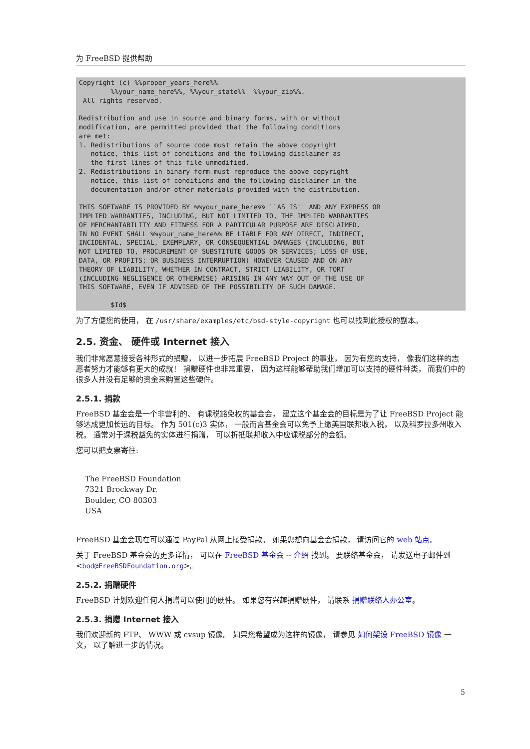为 FreeBSD 提供帮助
Copyright (c) %%proper_years_here%%
        %%your_name_here%%, %%your_state%%  %%your_zip%%.
 All rights reserved.

Redistribution and use in source and binary forms, with or without
modification, are permitted provided that the following conditions
are met:
1. Redistributions of source code must retain the above copyright
   notice, this list of conditions and the following disclaimer as
   the first lines of this file unmodified.
2. Redistributions in binary form must reproduce the above copyright
   notice, this list of conditions and the following disclaimer in the
   documentation and/or other materials provided with the distribution.

THIS SOFTWARE IS PROVIDED BY %%your_name_here%% ``AS IS'' AND ANY EXPRESS OR
IMPLIED WARRANTIES, INCLUDING, BUT NOT LIMITED TO, THE IMPLIED WARRANTIES
OF MERCHANTABILITY AND FITNESS FOR A PARTICULAR PURPOSE ARE DISCLAIMED.
IN NO EVENT SHALL %%your_name_here%% BE LIABLE FOR ANY DIRECT, INDIRECT,
INCIDENTAL, SPECIAL, EXEMPLARY, OR CONSEQUENTIAL DAMAGES (INCLUDING, BUT
NOT LIMITED TO, PROCUREMENT OF SUBSTITUTE GOODS OR SERVICES; LOSS OF USE,
DATA, OR PROFITS; OR BUSINESS INTERRUPTION) HOWEVER CAUSED AND ON ANY
THEORY OF LIABILITY, WHETHER IN CONTRACT, STRICT LIABILITY, OR TORT
(INCLUDING NEGLIGENCE OR OTHERWISE) ARISING IN ANY WAY OUT OF THE USE OF
THIS SOFTWARE, EVEN IF ADVISED OF THE POSSIBILITY OF SUCH DAMAGE.

        $Id$
为了方便您的使用， 在 /usr/share/examples/etc/bsd-style-copyright 也可以找到此授权的副本。
2.5. 资金、 硬件或 Internet 接入
我们非常愿意接受各种形式的捐赠， 以进一步拓展 FreeBSD Project 的事业， 因为有您的支持， 像我们这样的志愿者努力才能够有更大的成就！ 捐赠硬件也非常重要， 因为这样能够帮助我们增加可以支持的硬件种类， 而我们中的很多人并没有足够的资金来购置这些硬件。
2.5.1. 捐款
FreeBSD 基金会是一个非营利的、 有课税豁免权的基金会， 建立这个基金会的目标是为了让 FreeBSD Project 能够达成更加长远的目标。 作为 501(c)3 实体， 一般而言基金会可以免予上缴美国联邦收入税， 以及科罗拉多州收入税。 通常对于课税豁免的实体进行捐赠， 可以折抵联邦收入中应课税部分的金额。
您可以把支票寄往:
The FreeBSD Foundation
7321 Brockway Dr.
Boulder, CO 80303
USA
FreeBSD 基金会现在可以通过 PayPal 从网上接受捐款。 如果您想向基金会捐款， 请访问它的 web 站点。
关于 FreeBSD 基金会的更多详情， 可以在 FreeBSD 基金会 -- 介绍 找到。 要联络基金会， 请发送电子邮件到 <bod@FreeBSDFoundation.org>。
2.5.2. 捐赠硬件
FreeBSD 计划欢迎任何人捐赠可以使用的硬件。 如果您有兴趣捐赠硬件， 请联系 捐赠联络人办公室。
2.5.3. 捐赠 Internet 接入
我们欢迎新的 FTP、 WWW 或 cvsup 镜像。 如果您希望成为这样的镜像， 请参见 如何架设 FreeBSD 镜像 一文， 以了解进一步的情况。
5